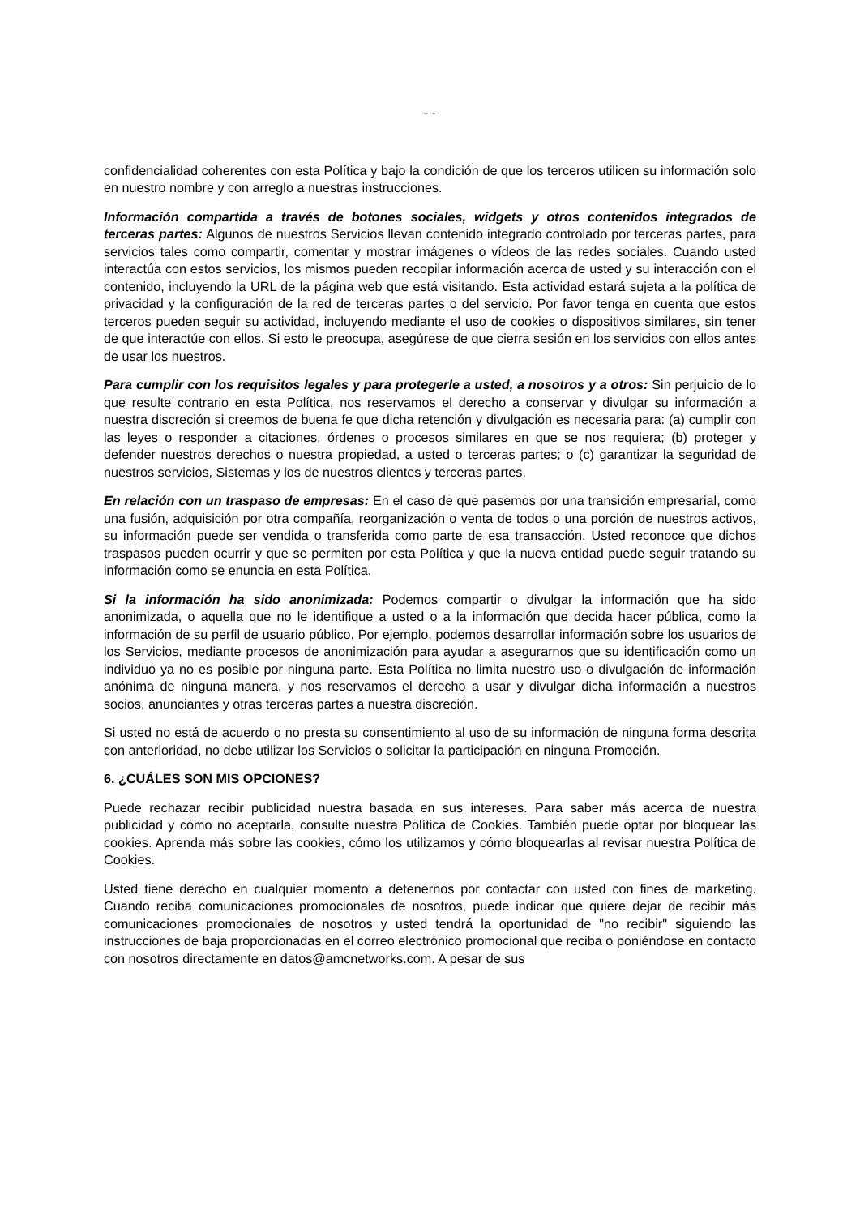- -
confidencialidad coherentes con esta Política y bajo la condición de que los terceros utilicen su información solo en nuestro nombre y con arreglo a nuestras instrucciones.
Información compartida a través de botones sociales, widgets y otros contenidos integrados de terceras partes: Algunos de nuestros Servicios llevan contenido integrado controlado por terceras partes, para servicios tales como compartir, comentar y mostrar imágenes o vídeos de las redes sociales. Cuando usted interactúa con estos servicios, los mismos pueden recopilar información acerca de usted y su interacción con el contenido, incluyendo la URL de la página web que está visitando. Esta actividad estará sujeta a la política de privacidad y la configuración de la red de terceras partes o del servicio. Por favor tenga en cuenta que estos terceros pueden seguir su actividad, incluyendo mediante el uso de cookies o dispositivos similares, sin tener de que interactúe con ellos. Si esto le preocupa, asegúrese de que cierra sesión en los servicios con ellos antes de usar los nuestros.
Para cumplir con los requisitos legales y para protegerle a usted, a nosotros y a otros: Sin perjuicio de lo que resulte contrario en esta Política, nos reservamos el derecho a conservar y divulgar su información a nuestra discreción si creemos de buena fe que dicha retención y divulgación es necesaria para: (a) cumplir con las leyes o responder a citaciones, órdenes o procesos similares en que se nos requiera; (b) proteger y defender nuestros derechos o nuestra propiedad, a usted o terceras partes; o (c) garantizar la seguridad de nuestros servicios, Sistemas y los de nuestros clientes y terceras partes.
En relación con un traspaso de empresas: En el caso de que pasemos por una transición empresarial, como una fusión, adquisición por otra compañía, reorganización o venta de todos o una porción de nuestros activos, su información puede ser vendida o transferida como parte de esa transacción. Usted reconoce que dichos traspasos pueden ocurrir y que se permiten por esta Política y que la nueva entidad puede seguir tratando su información como se enuncia en esta Política.
Si la información ha sido anonimizada: Podemos compartir o divulgar la información que ha sido anonimizada, o aquella que no le identifique a usted o a la información que decida hacer pública, como la información de su perfil de usuario público. Por ejemplo, podemos desarrollar información sobre los usuarios de los Servicios, mediante procesos de anonimización para ayudar a asegurarnos que su identificación como un individuo ya no es posible por ninguna parte. Esta Política no limita nuestro uso o divulgación de información anónima de ninguna manera, y nos reservamos el derecho a usar y divulgar dicha información a nuestros socios, anunciantes y otras terceras partes a nuestra discreción.
Si usted no está de acuerdo o no presta su consentimiento al uso de su información de ninguna forma descrita con anterioridad, no debe utilizar los Servicios o solicitar la participación en ninguna Promoción.
6. ¿CUÁLES SON MIS OPCIONES?
Puede rechazar recibir publicidad nuestra basada en sus intereses. Para saber más acerca de nuestra publicidad y cómo no aceptarla, consulte nuestra Política de Cookies. También puede optar por bloquear las cookies. Aprenda más sobre las cookies, cómo los utilizamos y cómo bloquearlas al revisar nuestra Política de Cookies.
Usted tiene derecho en cualquier momento a detenernos por contactar con usted con fines de marketing. Cuando reciba comunicaciones promocionales de nosotros, puede indicar que quiere dejar de recibir más comunicaciones promocionales de nosotros y usted tendrá la oportunidad de "no recibir" siguiendo las instrucciones de baja proporcionadas en el correo electrónico promocional que reciba o poniéndose en contacto con nosotros directamente en datos@amcnetworks.com. A pesar de sus